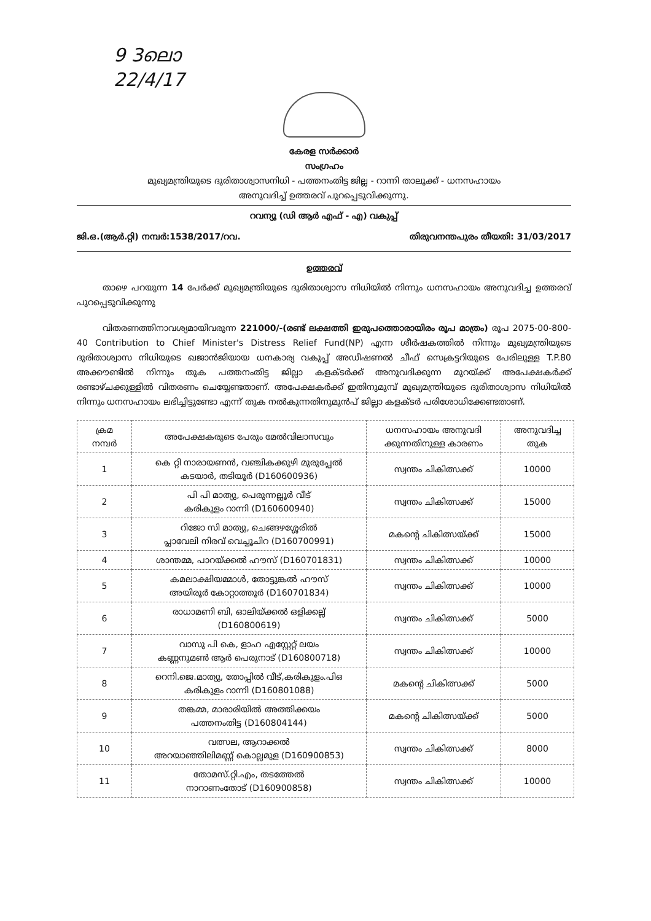9 3ലൊ
22/4/17
കേരള സർക്കാർ
സംഗ്രഹം
മുഖ്യമന്ത്രിയുടെ ദുരിതാശ്വാസനിധി - പത്തനംതിട്ട ജില്ല - റാന്നി താലൂക്ക് - ധനസഹായം
അനുവദിച്ച് ഉത്തരവ് പുറപ്പെടുവിക്കുന്നു.
റവന്യൂ (ഡി ആർ എഫ് - എ) വകുപ്പ്
ജി.ഒ.(ആർ.റ്റി) നമ്പർ:1538/2017/റവ. തിരുവനന്തപുരം തീയതി: 31/03/2017
ഉത്തരവ്
   താഴെ പറയുന്ന 14 പേർക്ക് മുഖ്യമന്ത്രിയുടെ ദുരിതാശ്വാസ നിധിയിൽ നിന്നും ധനസഹായം അനുവദിച്ച ഉത്തരവ് പുറപ്പെടുവിക്കുന്നു
   വിതരണത്തിനാവശ്യമായിവരുന്ന 221000/-(രണ്ട് ലക്ഷത്തി ഇരുപത്തൊരായിരം രൂപ മാത്രം) രൂപ 2075-00-800-40 Contribution to Chief Minister's Distress Relief Fund(NP) എന്ന ശീർഷകത്തിൽ നിന്നും മുഖ്യമന്ത്രിയുടെ ദുരിതാശ്വാസ നിധിയുടെ ഖജാൻജിയായ ധനകാര്യ വകുപ്പ് അഡീഷണൽ ചീഫ് സെക്രട്ടറിയുടെ പേരിലുള്ള T.P.80 അക്കൗണ്ടിൽ നിന്നും തുക പത്തനംതിട്ട ജില്ലാ കളക്ടർക്ക് അനുവദിക്കുന്ന മുറയ്ക്ക് അപേക്ഷകർക്ക് രണ്ടാഴ്ചക്കുള്ളിൽ വിതരണം ചെയ്യേണ്ടതാണ്. അപേക്ഷകർക്ക് ഇതിനുമുമ്പ് മുഖ്യമന്ത്രിയുടെ ദുരിതാശ്വാസ നിധിയിൽ നിന്നും ധനസഹായം ലഭിച്ചിട്ടുണ്ടോ എന്ന് തുക നൽകുന്നതിനുമുൻപ് ജില്ലാ കളക്ടർ പരിശോധിക്കേണ്ടതാണ്.
| ക്രമ നമ്പർ | അപേക്ഷകരുടെ പേരും മേൽവിലാസവും | ധനസഹായം അനുവദി ക്കുന്നതിനുള്ള കാരണം | അനുവദിച്ച തുക |
| --- | --- | --- | --- |
| 1 | കെ റ്റി നാരായണൻ, വഞ്ചികക്കുഴി മുരുപ്പേൽ കടയാർ, തടിയൂർ (D160600936) | സ്വന്തം ചികിത്സക്ക് | 10000 |
| 2 | പി പി മാത്യു, പെരുന്നല്ലൂർ വീട് കരികുളം റാന്നി (D160600940) | സ്വന്തം ചികിത്സക്ക് | 15000 |
| 3 | റിജോ സി മാത്യു, ചെങ്ങഴശ്ശേരിൽ പ്ലാവേലി നിരവ് വെച്ചൂചിറ (D160700991) | മകന്റെ ചികിത്സയ്ക്ക് | 15000 |
| 4 | ശാന്തമ്മ, പാറയ്ക്കൽ ഹൗസ് (D160701831) | സ്വന്തം ചികിത്സക്ക് | 10000 |
| 5 | കമലാക്ഷിയമ്മാൾ, തോട്ടുങ്കൽ ഹൗസ് അയിരൂർ കോറ്റാത്തൂർ (D160701834) | സ്വന്തം ചികിത്സക്ക് | 10000 |
| 6 | രാധാമണി ബി, ഓലിയ്ക്കൽ ഒളിക്കല്ല് (D160800619) | സ്വന്തം ചികിത്സക്ക് | 5000 |
| 7 | വാസു പി കെ, ളാഹ എസ്റ്റേറ്റ് ലയം കണ്ണനുമൺ ആർ പെരുനാട് (D160800718) | സ്വന്തം ചികിത്സക്ക് | 10000 |
| 8 | റെനി.ജെ.മാത്യു, തോപ്പിൽ വീട്,കരികുളം.പിഒ കരികുളം റാന്നി (D160801088) | മകന്റെ ചികിത്സക്ക് | 5000 |
| 9 | തങ്കമ്മ, മാരാരിയിൽ അത്തിക്കയം പത്തനംതിട്ട (D160804144) | മകന്റെ ചികിത്സയ്ക്ക് | 5000 |
| 10 | വത്സല, ആറാക്കൽ അറയാഞ്ഞിലിമണ്ണ് കൊല്ലമുള (D160900853) | സ്വന്തം ചികിത്സക്ക് | 8000 |
| 11 | തോമസ്.റ്റി.എം, തടത്തേൽ നാറാണംതോട് (D160900858) | സ്വന്തം ചികിത്സക്ക് | 10000 |